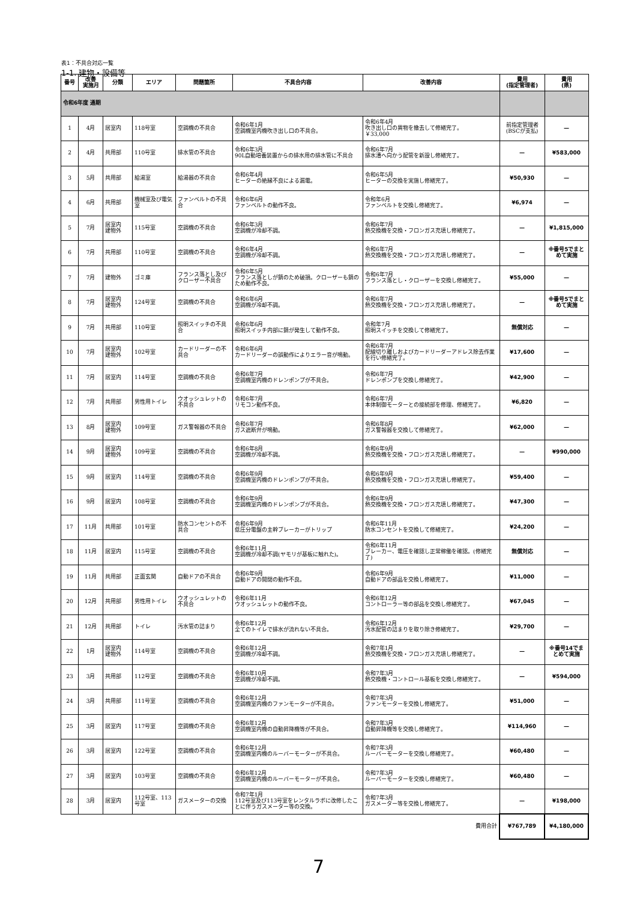表1：不具合対応一覧
1-1. 建物・設備等
| 番号 | 改善 実施月 | 分類 | エリア | 問題箇所 | 不具合内容 | 改善内容 | 費用 (指定管理者) | 費用 (県) |
| --- | --- | --- | --- | --- | --- | --- | --- | --- |
| 令和6年度 通期 | | | | | | | | |
| 1 | 4月 | 居室内 | 118号室 | 空調機の不具合 | 令和6年1月 空調機室内機吹き出し口の不具合。 | 令和6年4月 吹き出し口の異物を撤去して修繕完了。 ￥33,000 | 前指定管理者 (BSCが支払) | — |
| 2 | 4月 | 共用部 | 110号室 | 排水管の不具合 | 令和6年3月 90L自動培養装置からの排水用の排水管に不具合 | 令和6年7月 排水漕へ向かう配管を新設し修繕完了。 | — | ¥583,000 |
| 3 | 5月 | 共用部 | 給湯室 | 給湯器の不具合 | 令和6年4月 ヒーターの絶縁不良による漏電。 | 令和6年5月 ヒーターの交換を実施し修繕完了。 | ¥50,930 | — |
| 4 | 6月 | 共用部 | 機械室及び電気室 | ファンベルトの不具合 | 令和6年6月 ファンベルトの動作不良。 | 令和年6月 ファンベルトを交換し修繕完了。 | ¥6,974 | — |
| 5 | 7月 | 居室内 建物外 | 115号室 | 空調機の不具合 | 令和6年3月 空調機が冷却不調。 | 令和6年7月 熱交換機を交換・フロンガス充填し修繕完了。 | — | ¥1,815,000 |
| 6 | 7月 | 共用部 | 110号室 | 空調機の不具合 | 令和6年4月 空調機が冷却不調。 | 令和6年7月 熱交換機を交換・フロンガス充填し修繕完了。 | — | ※番号5でまとめて実施 |
| 7 | 7月 | 建物外 | ゴミ庫 | フランス落とし及びクローザー不具合 | 令和6年5月 フランス落としが錆のため破損。クローザーも錆のため動作不良。 | 令和6年7月 フランス落とし・クローザーを交換し修繕完了。 | ¥55,000 | — |
| 8 | 7月 | 居室内 建物外 | 124号室 | 空調機の不具合 | 令和6年6月 空調機が冷却不調。 | 令和6年7月 熱交換機を交換・フロンガス充填し修繕完了。 | — | ※番号5でまとめて実施 |
| 9 | 7月 | 共用部 | 110号室 | 照明スイッチの不具合 | 令和6年6月 照明スイッチ内部に錆が発生して動作不良。 | 令和年7月 照明スイッチを交換して修繕完了。 | 無償対応 | — |
| 10 | 7月 | 居室内 建物外 | 102号室 | カードリーダーの不具合 | 令和6年6月 カードリーダーの誤動作によりエラー音が鳴動。 | 令和6年7月 配線切り離しおよびカードリーダーアドレス除去作業を行い修繕完了。 | ¥17,600 | — |
| 11 | 7月 | 居室内 | 114号室 | 空調機の不具合 | 令和6年7月 空調機室内機のドレンポンプが不具合。 | 令和6年7月 ドレンポンプを交換し修繕完了。 | ¥42,900 | — |
| 12 | 7月 | 共用部 | 男性用トイレ | ウオッシュレットの不具合 | 令和6年7月 リモコン動作不良。 | 令和6年7月 本体制御モーターとの接続部を修理、修繕完了。 | ¥6,820 | — |
| 13 | 8月 | 居室内 建物外 | 109号室 | ガス警報器の不具合 | 令和6年7月 ガス遮断弁が鳴動。 | 令和6年8月 ガス警報器を交換して修繕完了。 | ¥62,000 | — |
| 14 | 9月 | 居室内 建物外 | 109号室 | 空調機の不具合 | 令和6年8月 空調機が冷却不調。 | 令和6年9月 熱交換機を交換・フロンガス充填し修繕完了。 | — | ¥990,000 |
| 15 | 9月 | 居室内 | 114号室 | 空調機の不具合 | 令和6年9月 空調機室内機のドレンポンプが不具合。 | 令和6年9月 熱交換機を交換・フロンガス充填し修繕完了。 | ¥59,400 | — |
| 16 | 9月 | 居室内 | 108号室 | 空調機の不具合 | 令和6年9月 空調機室内機のドレンポンプが不具合。 | 令和6年9月 熱交換機を交換・フロンガス充填し修繕完了。 | ¥47,300 | — |
| 17 | 11月 | 共用部 | 101号室 | 防水コンセントの不具合 | 令和6年9月 低圧分電盤の主幹ブレーカーがトリップ | 令和6年11月 防水コンセントを交換して修繕完了。 | ¥24,200 | — |
| 18 | 11月 | 居室内 | 115号室 | 空調機の不具合 | 令和6年11月 空調機が冷却不調(ヤモリが基板に触れた)。 | 令和6年11月 ブレーカー、電圧を確認し正常稼働を確認。(修繕完了) | 無償対応 | — |
| 19 | 11月 | 共用部 | 正面玄関 | 自動ドアの不具合 | 令和6年9月 自動ドアの開閉の動作不良。 | 令和6年9月 自動ドアの部品を交換し修繕完了。 | ¥11,000 | — |
| 20 | 12月 | 共用部 | 男性用トイレ | ウオッシュレットの不具合 | 令和6年11月 ウオッシュレットの動作不良。 | 令和6年12月 コントローラー等の部品を交換し修繕完了。 | ¥67,045 | — |
| 21 | 12月 | 共用部 | トイレ | 汚水管の詰まり | 令和6年12月 全てのトイレで排水が流れない不具合。 | 令和6年12月 汚水配管の詰まりを取り除き修繕完了。 | ¥29,700 | — |
| 22 | 1月 | 居室内 建物外 | 114号室 | 空調機の不具合 | 令和6年12月 空調機が冷却不調。 | 令和7年1月 熱交換機を交換・フロンガス充填し修繕完了。 | — | ※番号14でまとめて実施 |
| 23 | 3月 | 共用部 | 112号室 | 空調機の不具合 | 令和6年10月 空調機が冷却不調。 | 令和7年3月 熱交換機・コントロール基板を交換し修繕完了。 | — | ¥594,000 |
| 24 | 3月 | 共用部 | 111号室 | 空調機の不具合 | 令和6年12月 空調機室内機のファンモーターが不具合。 | 令和7年3月 ファンモーターを交換し修繕完了。 | ¥51,000 | — |
| 25 | 3月 | 居室内 | 117号室 | 空調機の不具合 | 令和6年12月 空調機室内機の自動昇降機等が不具合。 | 令和7年3月 自動昇降機等を交換し修繕完了。 | ¥114,960 | — |
| 26 | 3月 | 居室内 | 122号室 | 空調機の不具合 | 令和6年12月 空調機室内機のルーバーモーターが不具合。 | 令和7年3月 ルーバーモーターを交換し修繕完了。 | ¥60,480 | — |
| 27 | 3月 | 居室内 | 103号室 | 空調機の不具合 | 令和6年12月 空調機室内機のルーバーモーターが不具合。 | 令和7年3月 ルーバーモーターを交換し修繕完了。 | ¥60,480 | — |
| 28 | 3月 | 居室内 | 112号室、113号室 | ガスメーターの交換 | 令和7年1月 112号室及び113号室をレンタルラボに改修したことに伴うガスメーター等の交換。 | 令和7年3月 ガスメーター等を交換し修繕完了。 | — | ¥198,000 |
| 費用合計 | | | | | | | ¥767,789 | ¥4,180,000 |
7